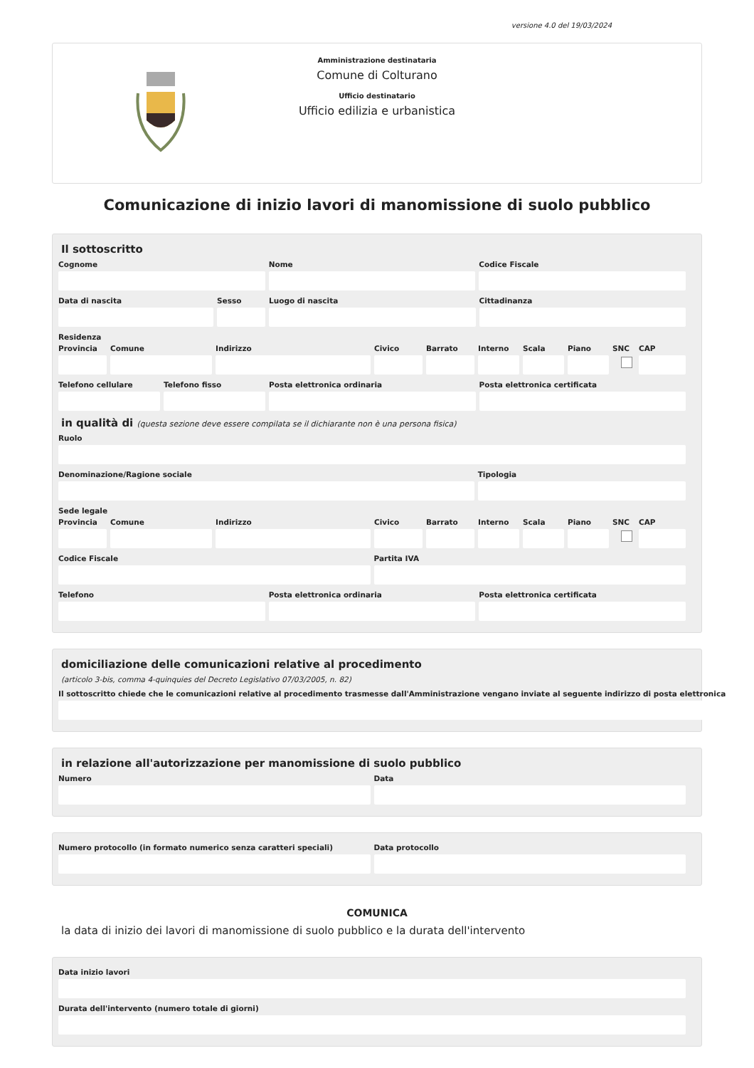versione 4.0 del 19/03/2024
Amministrazione destinataria
Comune di Colturano
Ufficio destinatario
Ufficio edilizia e urbanistica
Comunicazione di inizio lavori di manomissione di suolo pubblico
Il sottoscritto
Cognome Nome Codice Fiscale
Data di nascita Sesso Luogo di nascita Cittadinanza
Residenza
Provincia Comune Indirizzo Civico Barrato Interno Scala Piano SNC CAP
Telefono cellulare Telefono fisso Posta elettronica ordinaria Posta elettronica certificata
in qualità di (questa sezione deve essere compilata se il dichiarante non è una persona fisica)
Ruolo
Denominazione/Ragione sociale Tipologia
Sede legale
Provincia Comune Indirizzo Civico Barrato Interno Scala Piano SNC CAP
Codice Fiscale Partita IVA
Telefono Posta elettronica ordinaria Posta elettronica certificata
domiciliazione delle comunicazioni relative al procedimento
(articolo 3-bis, comma 4-quinquies del Decreto Legislativo 07/03/2005, n. 82)
Il sottoscritto chiede che le comunicazioni relative al procedimento trasmesse dall'Amministrazione vengano inviate al seguente indirizzo di posta elettronica
in relazione all'autorizzazione per manomissione di suolo pubblico
Numero Data
Numero protocollo (in formato numerico senza caratteri speciali)
Data protocollo
COMUNICA
la data di inizio dei lavori di manomissione di suolo pubblico e la durata dell'intervento
Data inizio lavori
Durata dell'intervento (numero totale di giorni)